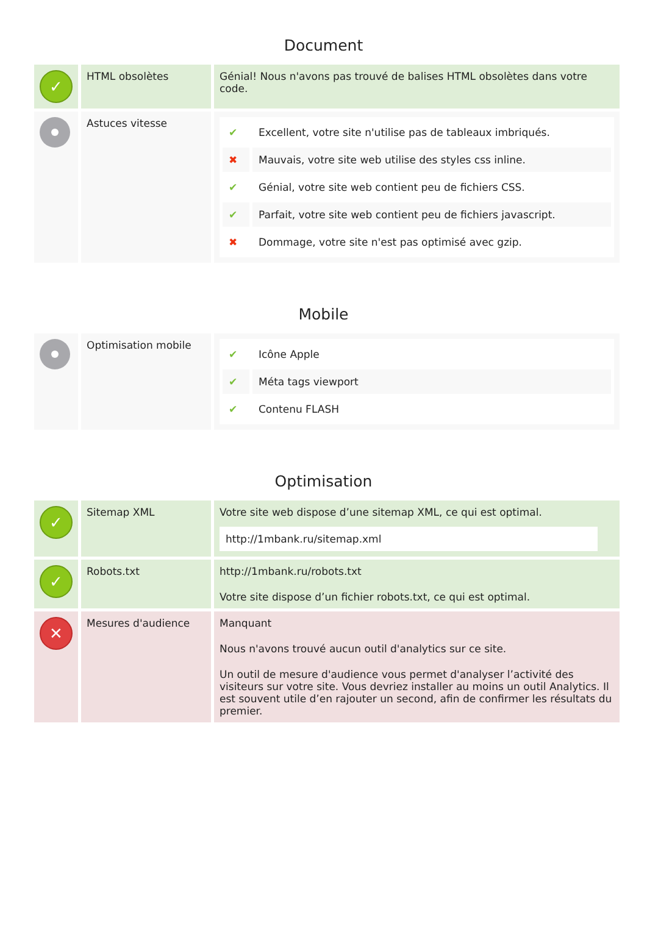Document
| ✓ | HTML obsolètes | Génial! Nous n'avons pas trouvé de balises HTML obsolètes dans votre code. |
| | Astuces vitesse | / ✔ / Excellent, votre site n'utilise pas de tableaux imbriqués. / / ✖ / Mauvais, votre site web utilise des styles css inline. / / ✔ / Génial, votre site web contient peu de fichiers CSS. / / ✔ / Parfait, votre site web contient peu de fichiers javascript. / / ✖ / Dommage, votre site n'est pas optimisé avec gzip. / |
Mobile
| | Optimisation mobile | / ✔ / Icône Apple / / ✔ / Méta tags viewport / / ✔ / Contenu FLASH / |
Optimisation
| ✓ | Sitemap XML | Votre site web dispose d’une sitemap XML, ce qui est optimal. http://1mbank.ru/sitemap.xml |
| ✓ | Robots.txt | http://1mbank.ru/robots.txt Votre site dispose d’un fichier robots.txt, ce qui est optimal. |
| ✕ | Mesures d'audience | Manquant Nous n'avons trouvé aucun outil d'analytics sur ce site. Un outil de mesure d'audience vous permet d'analyser l’activité des visiteurs sur votre site. Vous devriez installer au moins un outil Analytics. Il est souvent utile d’en rajouter un second, afin de confirmer les résultats du premier. |